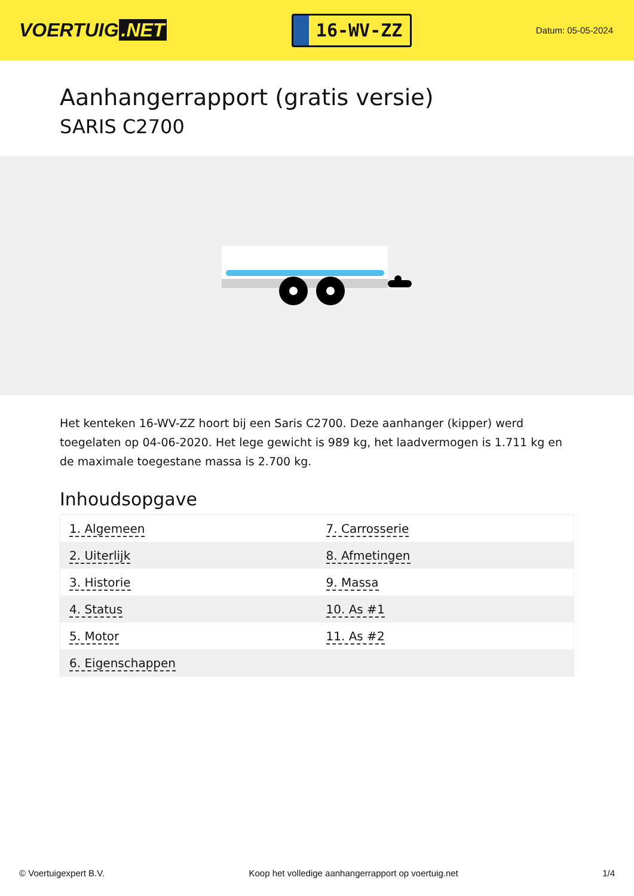VOERTUIG.NET
16-WV-ZZ
Datum: 05-05-2024
Aanhangerrapport (gratis versie)
SARIS C2700
Het kenteken 16-WV-ZZ hoort bij een Saris C2700. Deze aanhanger (kipper) werd toegelaten op 04-06-2020. Het lege gewicht is 989 kg, het laadvermogen is 1.711 kg en de maximale toegestane massa is 2.700 kg.
Inhoudsopgave
| 1. Algemeen | 7. Carrosserie |
| 2. Uiterlijk | 8. Afmetingen |
| 3. Historie | 9. Massa |
| 4. Status | 10. As #1 |
| 5. Motor | 11. As #2 |
| 6. Eigenschappen | |
© Voertuigexpert B.V. Koop het volledige aanhangerrapport op voertuig.net 1/4